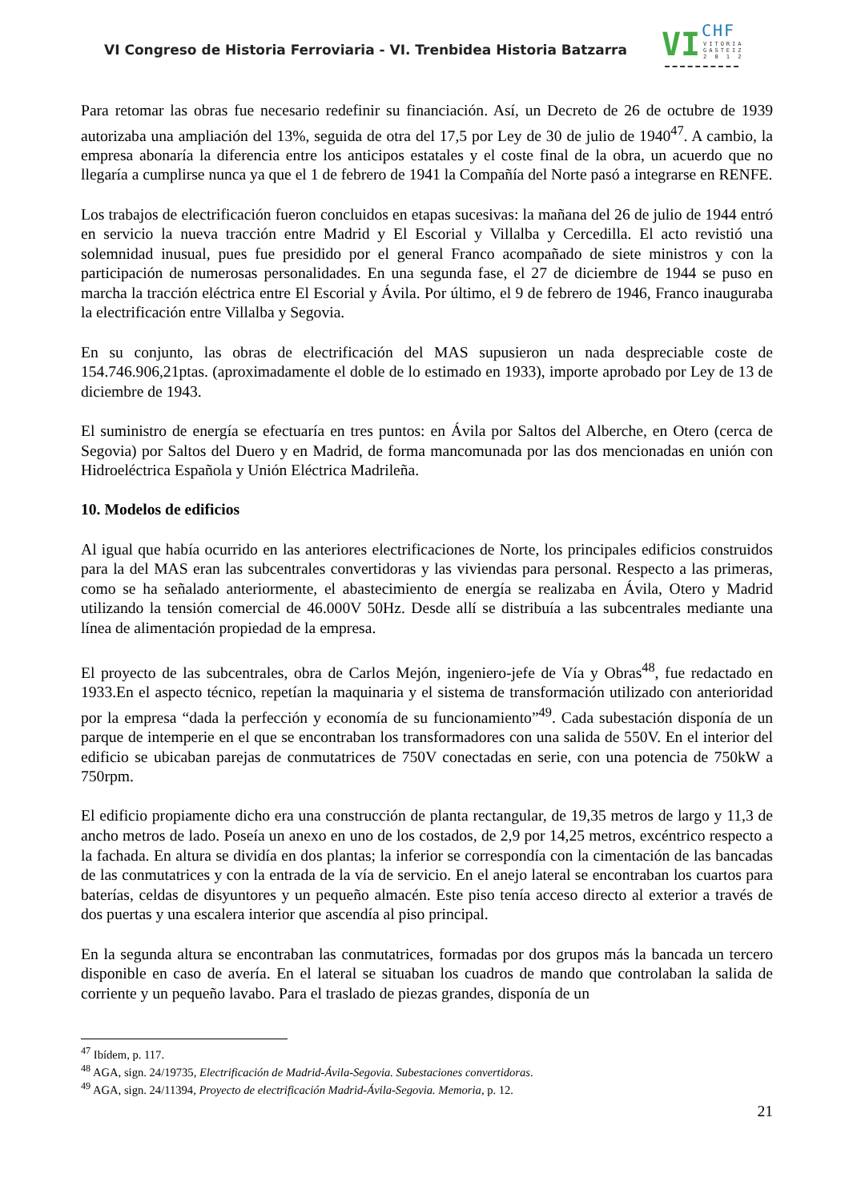VI Congreso de Historia Ferroviaria - VI. Trenbidea Historia Batzarra
VI CHF
VITORIA
GASTEIZ
2 0 1 2
Para retomar las obras fue necesario redefinir su financiación. Así, un Decreto de 26 de octubre de 1939 autorizaba una ampliación del 13%, seguida de otra del 17,5 por Ley de 30 de julio de 1940<sup>47</sup>. A cambio, la empresa abonaría la diferencia entre los anticipos estatales y el coste final de la obra, un acuerdo que no llegaría a cumplirse nunca ya que el 1 de febrero de 1941 la Compañía del Norte pasó a integrarse en RENFE.
Los trabajos de electrificación fueron concluidos en etapas sucesivas: la mañana del 26 de julio de 1944 entró en servicio la nueva tracción entre Madrid y El Escorial y Villalba y Cercedilla. El acto revistió una solemnidad inusual, pues fue presidido por el general Franco acompañado de siete ministros y con la participación de numerosas personalidades. En una segunda fase, el 27 de diciembre de 1944 se puso en marcha la tracción eléctrica entre El Escorial y Ávila. Por último, el 9 de febrero de 1946, Franco inauguraba la electrificación entre Villalba y Segovia.
En su conjunto, las obras de electrificación del MAS supusieron un nada despreciable coste de 154.746.906,21ptas. (aproximadamente el doble de lo estimado en 1933), importe aprobado por Ley de 13 de diciembre de 1943.
El suministro de energía se efectuaría en tres puntos: en Ávila por Saltos del Alberche, en Otero (cerca de Segovia) por Saltos del Duero y en Madrid, de forma mancomunada por las dos mencionadas en unión con Hidroeléctrica Española y Unión Eléctrica Madrileña.
10. Modelos de edificios
Al igual que había ocurrido en las anteriores electrificaciones de Norte, los principales edificios construidos para la del MAS eran las subcentrales convertidoras y las viviendas para personal. Respecto a las primeras, como se ha señalado anteriormente, el abastecimiento de energía se realizaba en Ávila, Otero y Madrid utilizando la tensión comercial de 46.000V 50Hz. Desde allí se distribuía a las subcentrales mediante una línea de alimentación propiedad de la empresa.
El proyecto de las subcentrales, obra de Carlos Mejón, ingeniero-jefe de Vía y Obras<sup>48</sup>, fue redactado en 1933.En el aspecto técnico, repetían la maquinaria y el sistema de transformación utilizado con anterioridad por la empresa “dada la perfección y economía de su funcionamiento”<sup>49</sup>. Cada subestación disponía de un parque de intemperie en el que se encontraban los transformadores con una salida de 550V. En el interior del edificio se ubicaban parejas de conmutatrices de 750V conectadas en serie, con una potencia de 750kW a 750rpm.
El edificio propiamente dicho era una construcción de planta rectangular, de 19,35 metros de largo y 11,3 de ancho metros de lado. Poseía un anexo en uno de los costados, de 2,9 por 14,25 metros, excéntrico respecto a la fachada. En altura se dividía en dos plantas; la inferior se correspondía con la cimentación de las bancadas de las conmutatrices y con la entrada de la vía de servicio. En el anejo lateral se encontraban los cuartos para baterías, celdas de disyuntores y un pequeño almacén. Este piso tenía acceso directo al exterior a través de dos puertas y una escalera interior que ascendía al piso principal.
En la segunda altura se encontraban las conmutatrices, formadas por dos grupos más la bancada un tercero disponible en caso de avería. En el lateral se situaban los cuadros de mando que controlaban la salida de corriente y un pequeño lavabo. Para el traslado de piezas grandes, disponía de un
<sup>47</sup> Ibídem, p. 117.
<sup>48</sup> AGA, sign. 24/19735, Electrificación de Madrid-Ávila-Segovia. Subestaciones convertidoras.
<sup>49</sup> AGA, sign. 24/11394, Proyecto de electrificación Madrid-Ávila-Segovia. Memoria, p. 12.
21